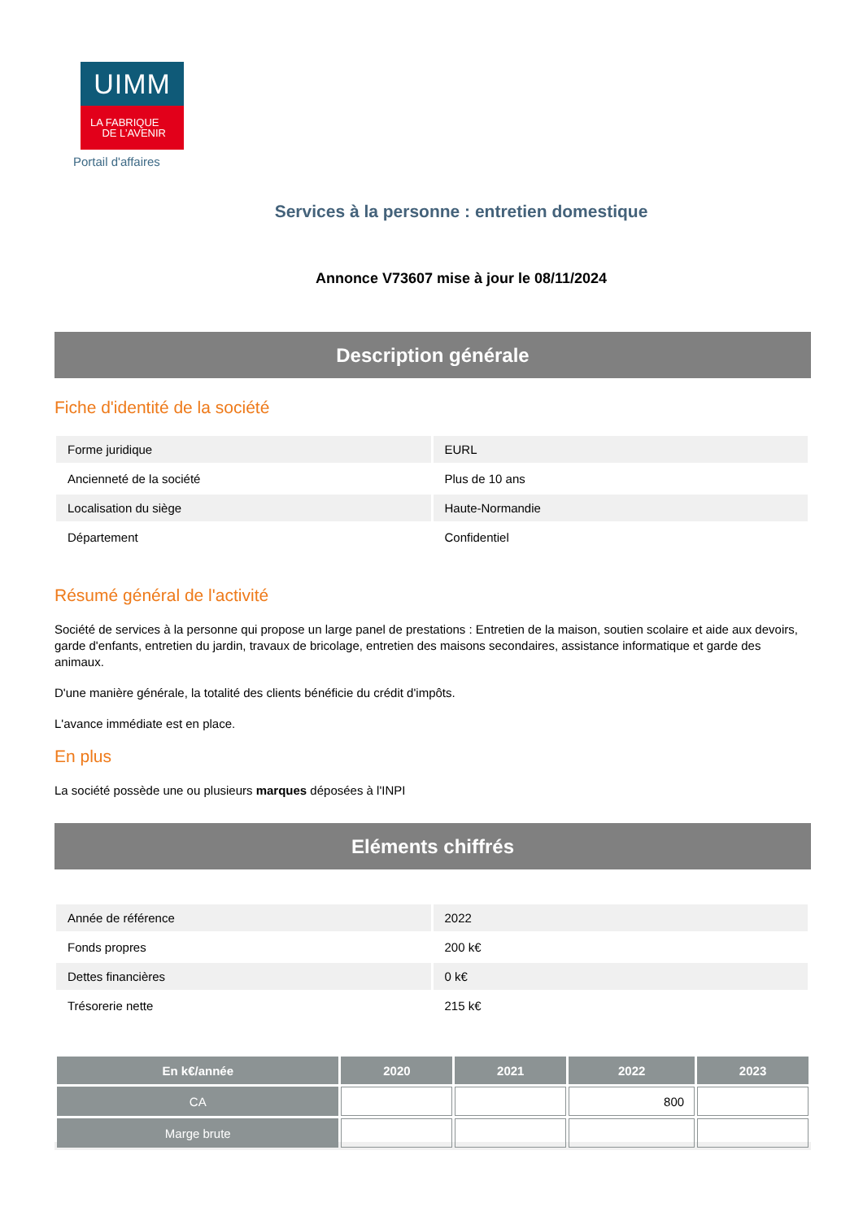UIMM
LA FABRIQUE
DE L’AVENIR
Portail d'affaires
Services à la personne : entretien domestique
Annonce V73607 mise à jour le 08/11/2024
Description générale
Fiche d'identité de la société
| Forme juridique | EURL |
| Ancienneté de la société | Plus de 10 ans |
| Localisation du siège | Haute-Normandie |
| Département | Confidentiel |
Résumé général de l'activité
Société de services à la personne qui propose un large panel de prestations : Entretien de la maison, soutien scolaire et aide aux devoirs, garde d'enfants, entretien du jardin, travaux de bricolage, entretien des maisons secondaires, assistance informatique et garde des animaux.
D'une manière générale, la totalité des clients bénéficie du crédit d'impôts.
L'avance immédiate est en place.
En plus
La société possède une ou plusieurs marques déposées à l'INPI
Eléments chiffrés
| Année de référence | 2022 |
| Fonds propres | 200 k€ |
| Dettes financières | 0 k€ |
| Trésorerie nette | 215 k€ |
| En k€/année | 2020 | 2021 | 2022 | 2023 |
| --- | --- | --- | --- | --- |
| CA | | | 800 | |
| Marge brute | | | | |